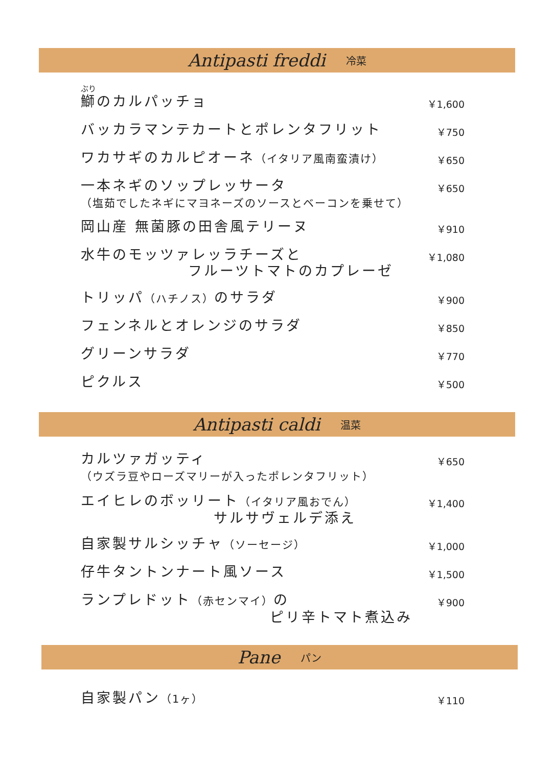Antipasti freddi 冷菜
ぶり
鰤のカルパッチョ
￥1,600
バッカラマンテカートとポレンタフリット
￥750
ワカサギのカルピオーネ（イタリア風南蛮漬け）
￥650
一本ネギのソップレッサータ
（塩茹でしたネギにマヨネーズのソースとベーコンを乗せて）
￥650
岡山産 無菌豚の田舎風テリーヌ
￥910
水牛のモッツァレッラチーズと
フルーツトマトのカプレーゼ
￥1,080
トリッパ（ハチノス）のサラダ
￥900
フェンネルとオレンジのサラダ
￥850
グリーンサラダ
￥770
ピクルス
￥500
Antipasti caldi 温菜
カルツァガッティ
（ウズラ豆やローズマリーが入ったポレンタフリット）
￥650
エイヒレのボッリート（イタリア風おでん）
サルサヴェルデ添え
￥1,400
自家製サルシッチャ（ソーセージ）
￥1,000
仔牛タントンナート風ソース
￥1,500
ランプレドット（赤センマイ）の
ピリ辛トマト煮込み
￥900
Pane パン
自家製パン（1ヶ）
￥110